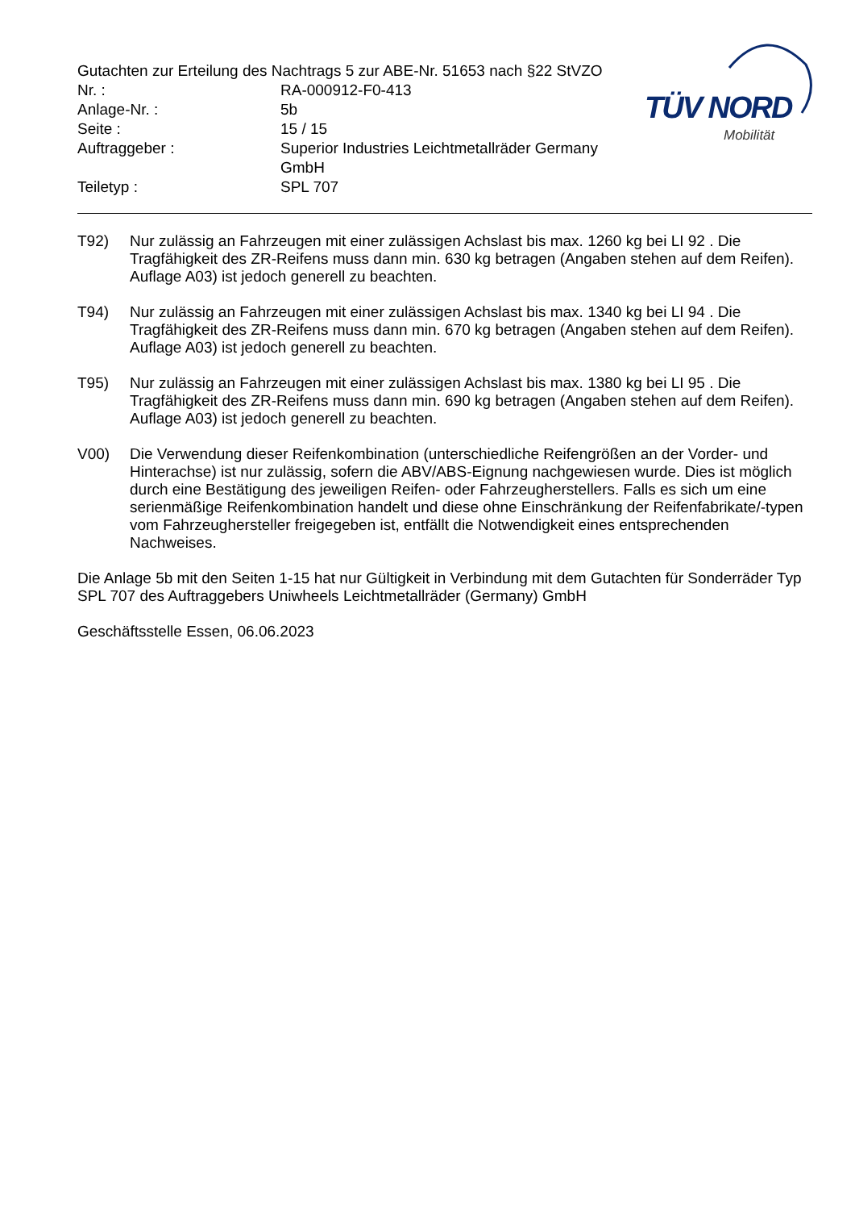Gutachten zur Erteilung des Nachtrags 5 zur ABE-Nr. 51653 nach §22 StVZO
| Nr. : | RA-000912-F0-413 |
| Anlage-Nr. : | 5b |
| Seite : | 15 / 15 |
| Auftraggeber : | Superior Industries Leichtmetallräder Germany GmbH |
| Teiletyp : | SPL 707 |
TÜV NORD
Mobilität
T92) Nur zulässig an Fahrzeugen mit einer zulässigen Achslast bis max. 1260 kg bei LI 92 . Die Tragfähigkeit des ZR-Reifens muss dann min. 630 kg betragen (Angaben stehen auf dem Reifen). Auflage A03) ist jedoch generell zu beachten.
T94) Nur zulässig an Fahrzeugen mit einer zulässigen Achslast bis max. 1340 kg bei LI 94 . Die Tragfähigkeit des ZR-Reifens muss dann min. 670 kg betragen (Angaben stehen auf dem Reifen). Auflage A03) ist jedoch generell zu beachten.
T95) Nur zulässig an Fahrzeugen mit einer zulässigen Achslast bis max. 1380 kg bei LI 95 . Die Tragfähigkeit des ZR-Reifens muss dann min. 690 kg betragen (Angaben stehen auf dem Reifen). Auflage A03) ist jedoch generell zu beachten.
V00) Die Verwendung dieser Reifenkombination (unterschiedliche Reifengrößen an der Vorder- und Hinterachse) ist nur zulässig, sofern die ABV/ABS-Eignung nachgewiesen wurde. Dies ist möglich durch eine Bestätigung des jeweiligen Reifen- oder Fahrzeugherstellers. Falls es sich um eine serienmäßige Reifenkombination handelt und diese ohne Einschränkung der Reifenfabrikate/-typen vom Fahrzeughersteller freigegeben ist, entfällt die Notwendigkeit eines entsprechenden Nachweises.
Die Anlage 5b mit den Seiten 1-15 hat nur Gültigkeit in Verbindung mit dem Gutachten für Sonderräder Typ SPL 707 des Auftraggebers Uniwheels Leichtmetallräder (Germany) GmbH
Geschäftsstelle Essen, 06.06.2023